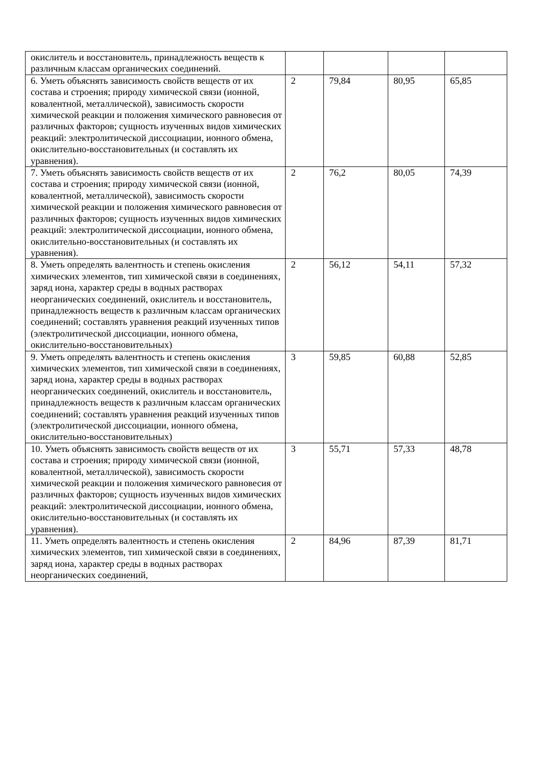| окислитель и восстановитель, принадлежность веществ к различным классам органических соединений. | | | | |
| 6. Уметь объяснять зависимость свойств веществ от их состава и строения; природу химической связи (ионной, ковалентной, металлической), зависимость скорости химической реакции и положения химического равновесия от различных факторов; сущность изученных видов химических реакций: электролитической диссоциации, ионного обмена, окислительно-восстановительных (и составлять их уравнения). | 2 | 79,84 | 80,95 | 65,85 |
| 7. Уметь объяснять зависимость свойств веществ от их состава и строения; природу химической связи (ионной, ковалентной, металлической), зависимость скорости химической реакции и положения химического равновесия от различных факторов; сущность изученных видов химических реакций: электролитической диссоциации, ионного обмена, окислительно-восстановительных (и составлять их уравнения). | 2 | 76,2 | 80,05 | 74,39 |
| 8. Уметь определять валентность и степень окисления химических элементов, тип химической связи в соединениях, заряд иона, характер среды в водных растворах неорганических соединений, окислитель и восстановитель, принадлежность веществ к различным классам органических соединений; составлять уравнения реакций изученных типов (электролитической диссоциации, ионного обмена, окислительно-восстановительных) | 2 | 56,12 | 54,11 | 57,32 |
| 9. Уметь определять валентность и степень окисления химических элементов, тип химической связи в соединениях, заряд иона, характер среды в водных растворах неорганических соединений, окислитель и восстановитель, принадлежность веществ к различным классам органических соединений; составлять уравнения реакций изученных типов (электролитической диссоциации, ионного обмена, окислительно-восстановительных) | 3 | 59,85 | 60,88 | 52,85 |
| 10. Уметь объяснять зависимость свойств веществ от их состава и строения; природу химической связи (ионной, ковалентной, металлической), зависимость скорости химической реакции и положения химического равновесия от различных факторов; сущность изученных видов химических реакций: электролитической диссоциации, ионного обмена, окислительно-восстановительных (и составлять их уравнения). | 3 | 55,71 | 57,33 | 48,78 |
| 11. Уметь определять валентность и степень окисления химических элементов, тип химической связи в соединениях, заряд иона, характер среды в водных растворах неорганических соединений, | 2 | 84,96 | 87,39 | 81,71 |